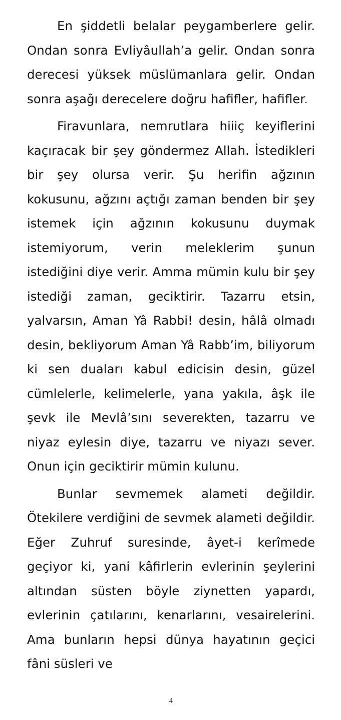En şiddetli belalar peygamberlere gelir. Ondan sonra Evliyâullah’a gelir. Ondan sonra derecesi yüksek müslümanlara gelir. Ondan sonra aşağı derecelere doğru hafifler, hafifler.
Firavunlara, nemrutlara hiiiç keyiflerini kaçıracak bir şey göndermez Allah. İstedikleri bir şey olursa verir. Şu herifin ağzının kokusunu, ağzını açtığı zaman benden bir şey istemek için ağzının kokusunu duymak istemiyorum, verin meleklerim şunun istediğini diye verir. Amma mümin kulu bir şey istediği zaman, geciktirir. Tazarru etsin, yalvarsın, Aman Yâ Rabbi! desin, hâlâ olmadı desin, bekliyorum Aman Yâ Rabb’im, biliyorum ki sen duaları kabul edicisin desin, güzel cümlelerle, kelimelerle, yana yakıla, âşk ile şevk ile Mevlâ’sını severekten, tazarru ve niyaz eylesin diye, tazarru ve niyazı sever. Onun için geciktirir mümin kulunu.
Bunlar sevmemek alameti değildir. Ötekilere verdiğini de sevmek alameti değildir. Eğer Zuhruf suresinde, âyet-i kerîmede geçiyor ki, yani kâfirlerin evlerinin şeylerini altından süsten böyle ziynetten yapardı, evlerinin çatılarını, kenarlarını, vesairelerini. Ama bunların hepsi dünya hayatının geçici fâni süsleri ve
4